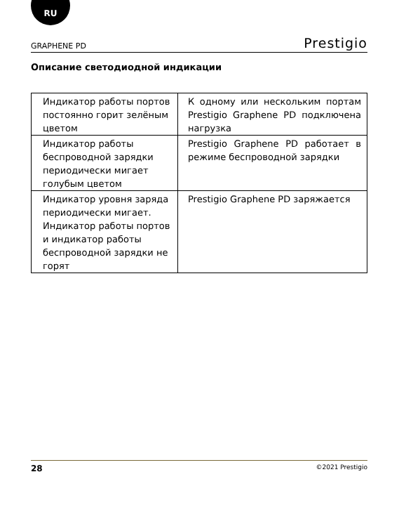RU
GRAPHENE PD Prestigio
Описание светодиодной индикации
| Индикатор работы портов постоянно горит зелёным цветом | К одному или нескольким портам Prestigio Graphene PD подключена нагрузка |
| Индикатор работы беспроводной зарядки периодически мигает голубым цветом | Prestigio Graphene PD работает в режиме беспроводной зарядки |
| Индикатор уровня заряда периодически мигает. Индикатор работы портов и индикатор работы беспроводной зарядки не горят | Prestigio Graphene PD заряжается |
28 ©2021 Prestigio